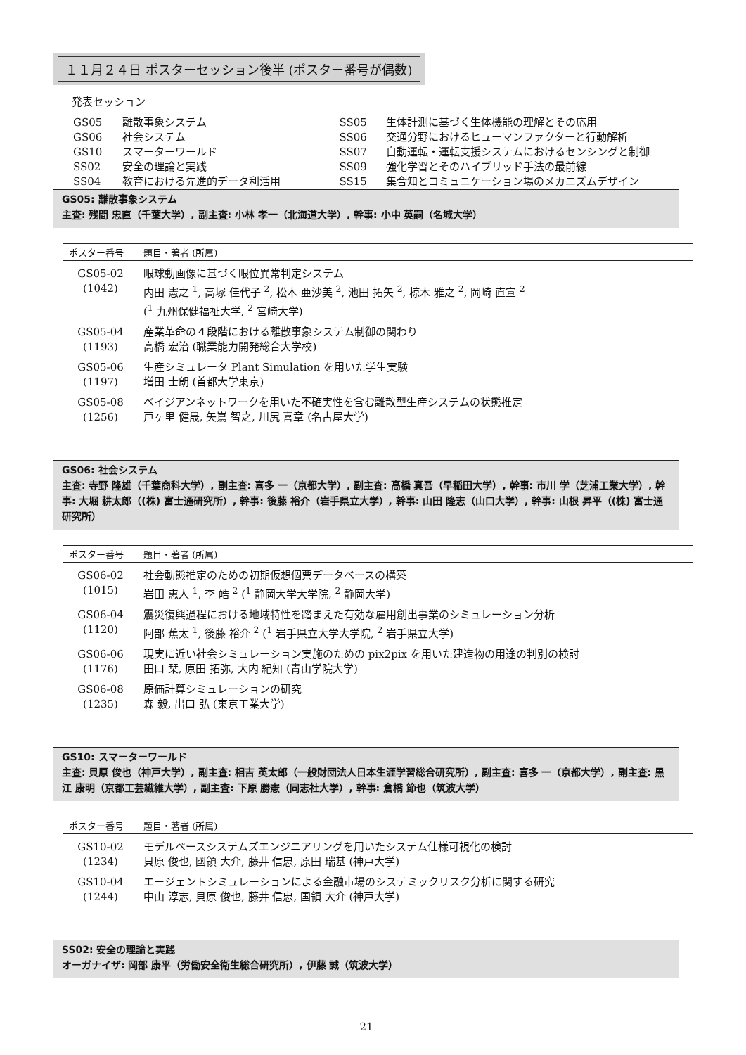１１月２４日 ポスターセッション後半 (ポスター番号が偶数)
発表セッション
| GS05 | 離散事象システム | SS05 | 生体計測に基づく生体機能の理解とその応用 |
| GS06 | 社会システム | SS06 | 交通分野におけるヒューマンファクターと行動解析 |
| GS10 | スマーターワールド | SS07 | 自動運転・運転支援システムにおけるセンシングと制御 |
| SS02 | 安全の理論と実践 | SS09 | 強化学習とそのハイブリッド手法の最前線 |
| SS04 | 教育における先進的データ利活用 | SS15 | 集合知とコミュニケーション場のメカニズムデザイン |
GS05: 離散事象システム
主査: 残間 忠直（千葉大学）, 副主査: 小林 孝一（北海道大学）, 幹事: 小中 英嗣（名城大学）
| ポスター番号 | 題目・著者 (所属) |
| --- | --- |
| GS05-02 (1042) | 眼球動画像に基づく眼位異常判定システム 内田 憲之 <sup>1</sup>, 高塚 佳代子 <sup>2</sup>, 松本 亜沙美 <sup>2</sup>, 池田 拓矢 <sup>2</sup>, 椋木 雅之 <sup>2</sup>, 岡崎 直宣 <sup>2</sup> (<sup>1</sup> 九州保健福祉大学, <sup>2</sup> 宮崎大学) |
| GS05-04 (1193) | 産業革命の４段階における離散事象システム制御の関わり 高橋 宏治 (職業能力開発総合大学校) |
| GS05-06 (1197) | 生産シミュレータ Plant Simulation を用いた学生実験 増田 士朗 (首都大学東京) |
| GS05-08 (1256) | ベイジアンネットワークを用いた不確実性を含む離散型生産システムの状態推定 戸ヶ里 健晟, 矢嶌 智之, 川尻 喜章 (名古屋大学) |
GS06: 社会システム
主査: 寺野 隆雄（千葉商科大学）, 副主査: 喜多 一（京都大学）, 副主査: 高橋 真吾（早稲田大学）, 幹事: 市川 学（芝浦工業大学）, 幹事: 大堀 耕太郎（(株) 富士通研究所）, 幹事: 後藤 裕介（岩手県立大学）, 幹事: 山田 隆志（山口大学）, 幹事: 山根 昇平（(株) 富士通研究所）
| ポスター番号 | 題目・著者 (所属) |
| --- | --- |
| GS06-02 (1015) | 社会動態推定のための初期仮想個票データベースの構築 岩田 恵人 <sup>1</sup>, 李 皓 <sup>2</sup> (<sup>1</sup> 静岡大学大学院, <sup>2</sup> 静岡大学) |
| GS06-04 (1120) | 震災復興過程における地域特性を踏まえた有効な雇用創出事業のシミュレーション分析 阿部 蕉太 <sup>1</sup>, 後藤 裕介 <sup>2</sup> (<sup>1</sup> 岩手県立大学大学院, <sup>2</sup> 岩手県立大学) |
| GS06-06 (1176) | 現実に近い社会シミュレーション実施のための pix2pix を用いた建造物の用途の判別の検討 田口 栞, 原田 拓弥, 大内 紀知 (青山学院大学) |
| GS06-08 (1235) | 原価計算シミュレーションの研究 森 毅, 出口 弘 (東京工業大学) |
GS10: スマーターワールド
主査: 貝原 俊也（神戸大学）, 副主査: 相吉 英太郎（一般財団法人日本生涯学習総合研究所）, 副主査: 喜多 一（京都大学）, 副主査: 黒江 康明（京都工芸繊維大学）, 副主査: 下原 勝憲（同志社大学）, 幹事: 倉橋 節也（筑波大学）
| ポスター番号 | 題目・著者 (所属) |
| --- | --- |
| GS10-02 (1234) | モデルベースシステムズエンジニアリングを用いたシステム仕様可視化の検討 貝原 俊也, 國領 大介, 藤井 信忠, 原田 瑞基 (神戸大学) |
| GS10-04 (1244) | エージェントシミュレーションによる金融市場のシステミックリスク分析に関する研究 中山 淳志, 貝原 俊也, 藤井 信忠, 国領 大介 (神戸大学) |
SS02: 安全の理論と実践
オーガナイザ: 岡部 康平（労働安全衛生総合研究所）, 伊藤 誠（筑波大学）
21